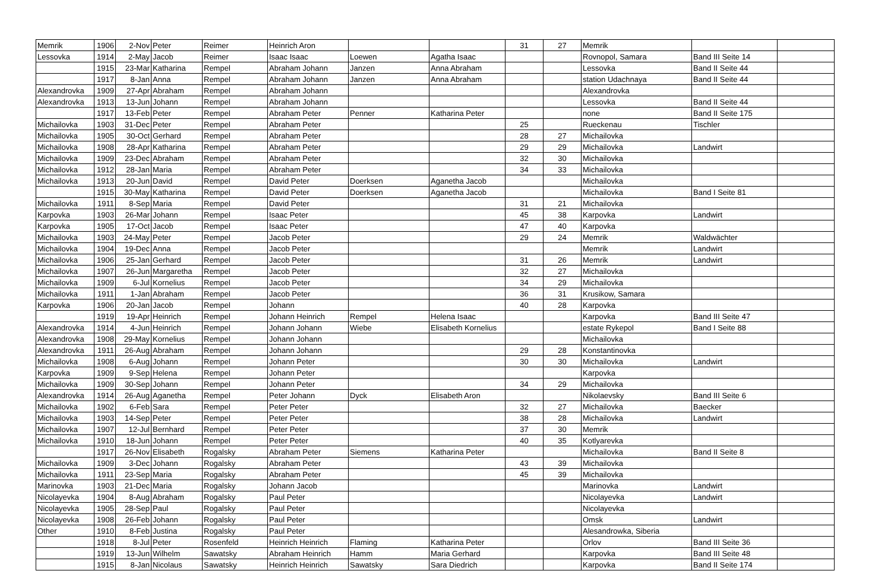| Memrik | 1906 | 2-Nov | Peter | Reimer | Heinrich Aron | | | 31 | 27 | Memrik | | |
| Lessovka | 1914 | 2-May | Jacob | Reimer | Isaac Isaac | Loewen | Agatha Isaac | | | Rovnopol, Samara | Band III Seite 14 | |
| | 1915 | 23-Mar | Katharina | Rempel | Abraham Johann | Janzen | Anna Abraham | | | Lessovka | Band II Seite 44 | |
| | 1917 | 8-Jan | Anna | Rempel | Abraham Johann | Janzen | Anna Abraham | | | station Udachnaya | Band II Seite 44 | |
| Alexandrovka | 1909 | 27-Apr | Abraham | Rempel | Abraham Johann | | | | | Alexandrovka | | |
| Alexandrovka | 1913 | 13-Jun | Johann | Rempel | Abraham Johann | | | | | Lessovka | Band II Seite 44 | |
| | 1917 | 13-Feb | Peter | Rempel | Abraham Peter | Penner | Katharina Peter | | | none | Band II Seite 175 | |
| Michailovka | 1903 | 31-Dec | Peter | Rempel | Abraham Peter | | | 25 | | Rueckenau | Tischler | |
| Michailovka | 1905 | 30-Oct | Gerhard | Rempel | Abraham Peter | | | 28 | 27 | Michailovka | | |
| Michailovka | 1908 | 28-Apr | Katharina | Rempel | Abraham Peter | | | 29 | 29 | Michailovka | Landwirt | |
| Michailovka | 1909 | 23-Dec | Abraham | Rempel | Abraham Peter | | | 32 | 30 | Michailovka | | |
| Michailovka | 1912 | 28-Jan | Maria | Rempel | Abraham Peter | | | 34 | 33 | Michailovka | | |
| Michailovka | 1913 | 20-Jun | David | Rempel | David Peter | Doerksen | Aganetha Jacob | | | Michailovka | | |
| | 1915 | 30-May | Katharina | Rempel | David Peter | Doerksen | Aganetha Jacob | | | Michailovka | Band I Seite 81 | |
| Michailovka | 1911 | 8-Sep | Maria | Rempel | David Peter | | | 31 | 21 | Michailovka | | |
| Karpovka | 1903 | 26-Mar | Johann | Rempel | Isaac Peter | | | 45 | 38 | Karpovka | Landwirt | |
| Karpovka | 1905 | 17-Oct | Jacob | Rempel | Isaac Peter | | | 47 | 40 | Karpovka | | |
| Michailovka | 1903 | 24-May | Peter | Rempel | Jacob Peter | | | 29 | 24 | Memrik | Waldwächter | |
| Michailovka | 1904 | 19-Dec | Anna | Rempel | Jacob Peter | | | | | Memrik | Landwirt | |
| Michailovka | 1906 | 25-Jan | Gerhard | Rempel | Jacob Peter | | | 31 | 26 | Memrik | Landwirt | |
| Michailovka | 1907 | 26-Jun | Margaretha | Rempel | Jacob Peter | | | 32 | 27 | Michailovka | | |
| Michailovka | 1909 | 6-Jul | Kornelius | Rempel | Jacob Peter | | | 34 | 29 | Michailovka | | |
| Michailovka | 1911 | 1-Jan | Abraham | Rempel | Jacob Peter | | | 36 | 31 | Krusikow, Samara | | |
| Karpovka | 1906 | 20-Jan | Jacob | Rempel | Johann | | | 40 | 28 | Karpovka | | |
| | 1919 | 19-Apr | Heinrich | Rempel | Johann Heinrich | Rempel | Helena Isaac | | | Karpovka | Band III Seite 47 | |
| Alexandrovka | 1914 | 4-Jun | Heinrich | Rempel | Johann Johann | Wiebe | Elisabeth Kornelius | | | estate Rykepol | Band I Seite 88 | |
| Alexandrovka | 1908 | 29-May | Kornelius | Rempel | Johann Johann | | | | | Michailovka | | |
| Alexandrovka | 1911 | 26-Aug | Abraham | Rempel | Johann Johann | | | 29 | 28 | Konstantinovka | | |
| Michailovka | 1908 | 6-Aug | Johann | Rempel | Johann Peter | | | 30 | 30 | Michailovka | Landwirt | |
| Karpovka | 1909 | 9-Sep | Helena | Rempel | Johann Peter | | | | | Karpovka | | |
| Michailovka | 1909 | 30-Sep | Johann | Rempel | Johann Peter | | | 34 | 29 | Michailovka | | |
| Alexandrovka | 1914 | 26-Aug | Aganetha | Rempel | Peter Johann | Dyck | Elisabeth Aron | | | Nikolaevsky | Band III Seite 6 | |
| Michailovka | 1902 | 6-Feb | Sara | Rempel | Peter Peter | | | 32 | 27 | Michailovka | Baecker | |
| Michailovka | 1903 | 14-Sep | Peter | Rempel | Peter Peter | | | 38 | 28 | Michailovka | Landwirt | |
| Michailovka | 1907 | 12-Jul | Bernhard | Rempel | Peter Peter | | | 37 | 30 | Memrik | | |
| Michailovka | 1910 | 18-Jun | Johann | Rempel | Peter Peter | | | 40 | 35 | Kotlyarevka | | |
| | 1917 | 26-Nov | Elisabeth | Rogalsky | Abraham Peter | Siemens | Katharina Peter | | | Michailovka | Band II Seite 8 | |
| Michailovka | 1909 | 3-Dec | Johann | Rogalsky | Abraham Peter | | | 43 | 39 | Michailovka | | |
| Michailovka | 1911 | 23-Sep | Maria | Rogalsky | Abraham Peter | | | 45 | 39 | Michailovka | | |
| Marinovka | 1903 | 21-Dec | Maria | Rogalsky | Johann Jacob | | | | | Marinovka | Landwirt | |
| Nicolayevka | 1904 | 8-Aug | Abraham | Rogalsky | Paul Peter | | | | | Nicolayevka | Landwirt | |
| Nicolayevka | 1905 | 28-Sep | Paul | Rogalsky | Paul Peter | | | | | Nicolayevka | | |
| Nicolayevka | 1908 | 26-Feb | Johann | Rogalsky | Paul Peter | | | | | Omsk | Landwirt | |
| Other | 1910 | 8-Feb | Justina | Rogalsky | Paul Peter | | | | | Alesandrowka, Siberia | | |
| | 1918 | 8-Jul | Peter | Rosenfeld | Heinrich Heinrich | Flaming | Katharina Peter | | | Orlov | Band III Seite 36 | |
| | 1919 | 13-Jun | Wilhelm | Sawatsky | Abraham Heinrich | Hamm | Maria Gerhard | | | Karpovka | Band III Seite 48 | |
| | 1915 | 8-Jan | Nicolaus | Sawatsky | Heinrich Heinrich | Sawatsky | Sara Diedrich | | | Karpovka | Band II Seite 174 | |